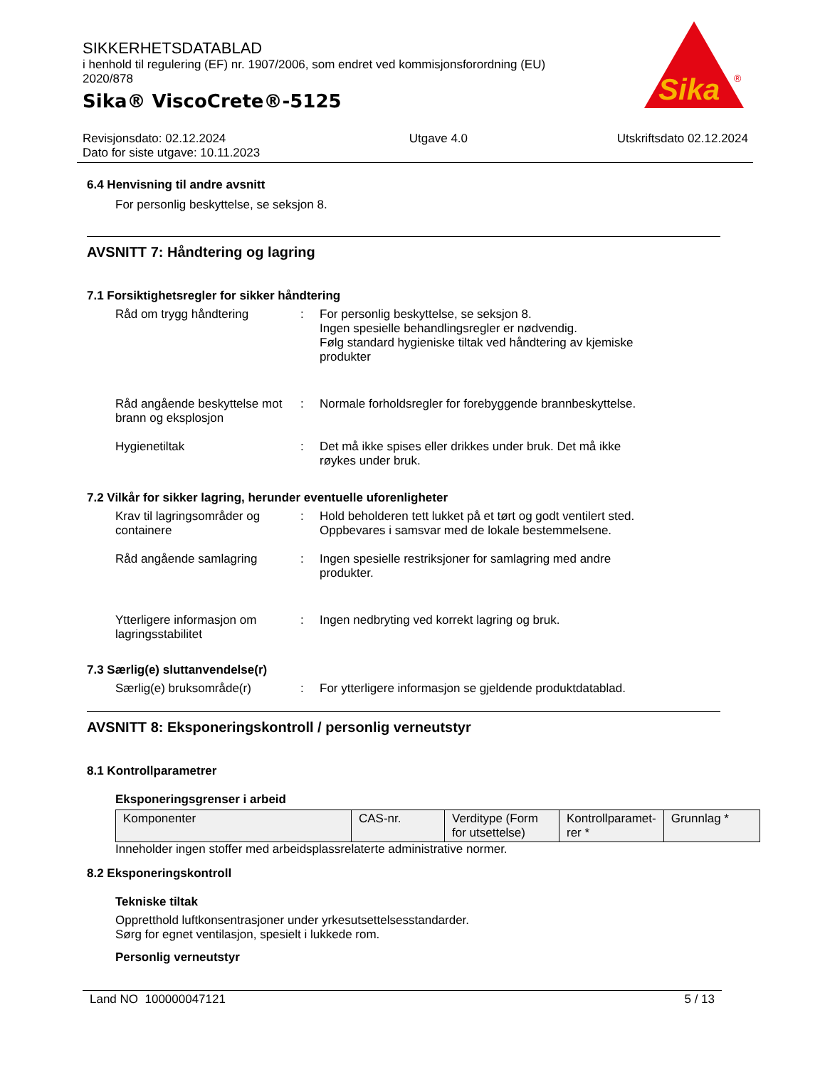SIKKERHETSDATABLAD
i henhold til regulering (EF) nr. 1907/2006, som endret ved kommisjonsforordning (EU) 2020/878
Sika® ViscoCrete®-5125
Sika
®
Revisjonsdato: 02.12.2024
Dato for siste utgave: 10.11.2023
Utgave 4.0 Utskriftsdato 02.12.2024
6.4 Henvisning til andre avsnitt
For personlig beskyttelse, se seksjon 8.
AVSNITT 7: Håndtering og lagring
7.1 Forsiktighetsregler for sikker håndtering
Råd om trygg håndtering : For personlig beskyttelse, se seksjon 8.
Ingen spesielle behandlingsregler er nødvendig.
Følg standard hygieniske tiltak ved håndtering av kjemiske produkter
Råd angående beskyttelse mot brann og eksplosjon
: Normale forholdsregler for forebyggende brannbeskyttelse.
Hygienetiltak : Det må ikke spises eller drikkes under bruk. Det må ikke røykes under bruk.
7.2 Vilkår for sikker lagring, herunder eventuelle uforenligheter
Krav til lagringsområder og containere
: Hold beholderen tett lukket på et tørt og godt ventilert sted.
Oppbevares i samsvar med de lokale bestemmelsene.
Råd angående samlagring : Ingen spesielle restriksjoner for samlagring med andre produkter.
Ytterligere informasjon om lagringsstabilitet
: Ingen nedbryting ved korrekt lagring og bruk.
7.3 Særlig(e) sluttanvendelse(r)
Særlig(e) bruksområde(r) : For ytterligere informasjon se gjeldende produktdatablad.
AVSNITT 8: Eksponeringskontroll / personlig verneutstyr
8.1 Kontrollparametrer
Eksponeringsgrenser i arbeid
| Komponenter | CAS-nr. | Verditype (Form for utsettelse) | Kontrollparamet-rer * | Grunnlag * |
Inneholder ingen stoffer med arbeidsplassrelaterte administrative normer.
8.2 Eksponeringskontroll
Tekniske tiltak
Oppretthold luftkonsentrasjoner under yrkesutsettelsesstandarder.
Sørg for egnet ventilasjon, spesielt i lukkede rom.
Personlig verneutstyr
Land NO 100000047121 5 / 13